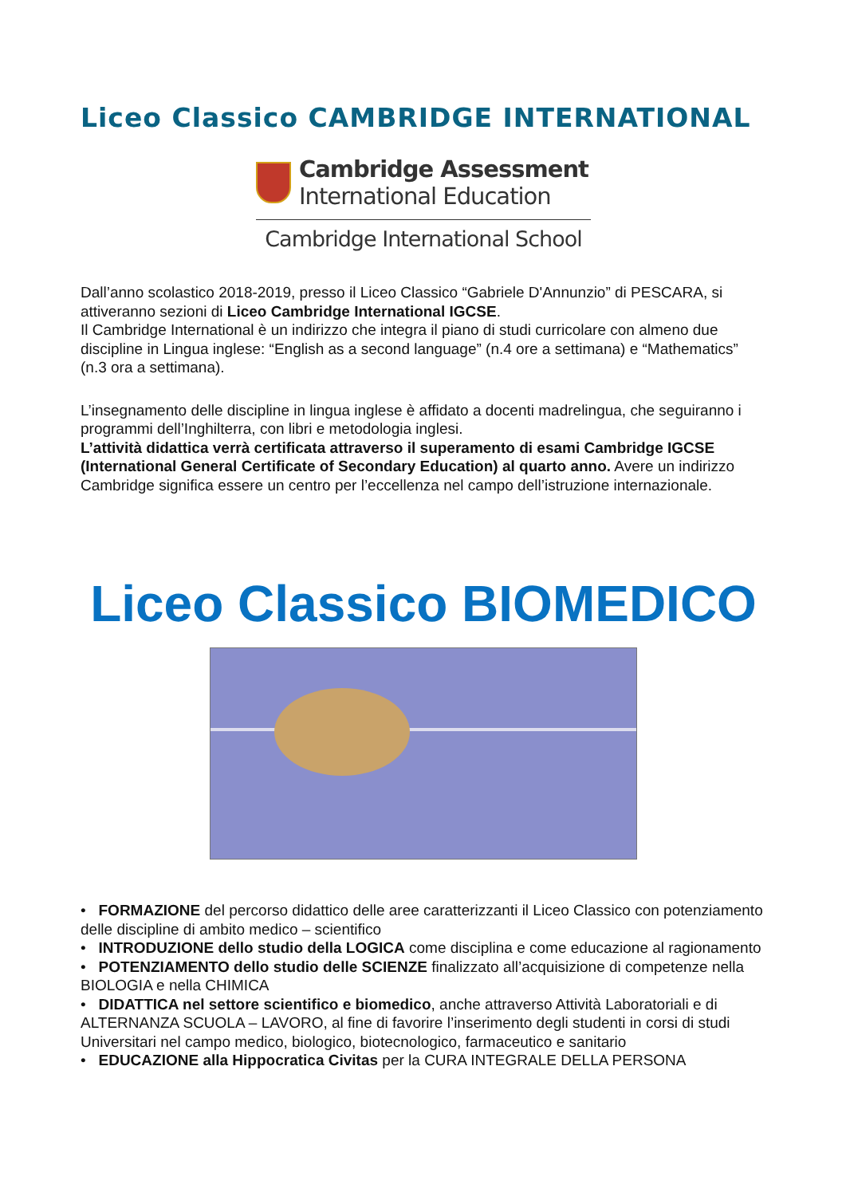Liceo Classico CAMBRIDGE INTERNATIONAL
Cambridge Assessment
International Education
Cambridge International School
Dall’anno scolastico 2018-2019, presso il Liceo Classico “Gabriele D'Annunzio” di PESCARA, si attiveranno sezioni di Liceo Cambridge International IGCSE.
Il Cambridge International è un indirizzo che integra il piano di studi curricolare con almeno due discipline in Lingua inglese: “English as a second language” (n.4 ore a settimana) e “Mathematics” (n.3 ora a settimana).
L’insegnamento delle discipline in lingua inglese è affidato a docenti madrelingua, che seguiranno i programmi dell’Inghilterra, con libri e metodologia inglesi.
L’attività didattica verrà certificata attraverso il superamento di esami Cambridge IGCSE (International General Certificate of Secondary Education) al quarto anno. Avere un indirizzo Cambridge significa essere un centro per l’eccellenza nel campo dell’istruzione internazionale.
Liceo Classico BIOMEDICO
• FORMAZIONE del percorso didattico delle aree caratterizzanti il Liceo Classico con potenziamento delle discipline di ambito medico – scientifico
• INTRODUZIONE dello studio della LOGICA come disciplina e come educazione al ragionamento
• POTENZIAMENTO dello studio delle SCIENZE finalizzato all’acquisizione di competenze nella BIOLOGIA e nella CHIMICA
• DIDATTICA nel settore scientifico e biomedico, anche attraverso Attività Laboratoriali e di ALTERNANZA SCUOLA – LAVORO, al fine di favorire l’inserimento degli studenti in corsi di studi Universitari nel campo medico, biologico, biotecnologico, farmaceutico e sanitario
• EDUCAZIONE alla Hippocratica Civitas per la CURA INTEGRALE DELLA PERSONA